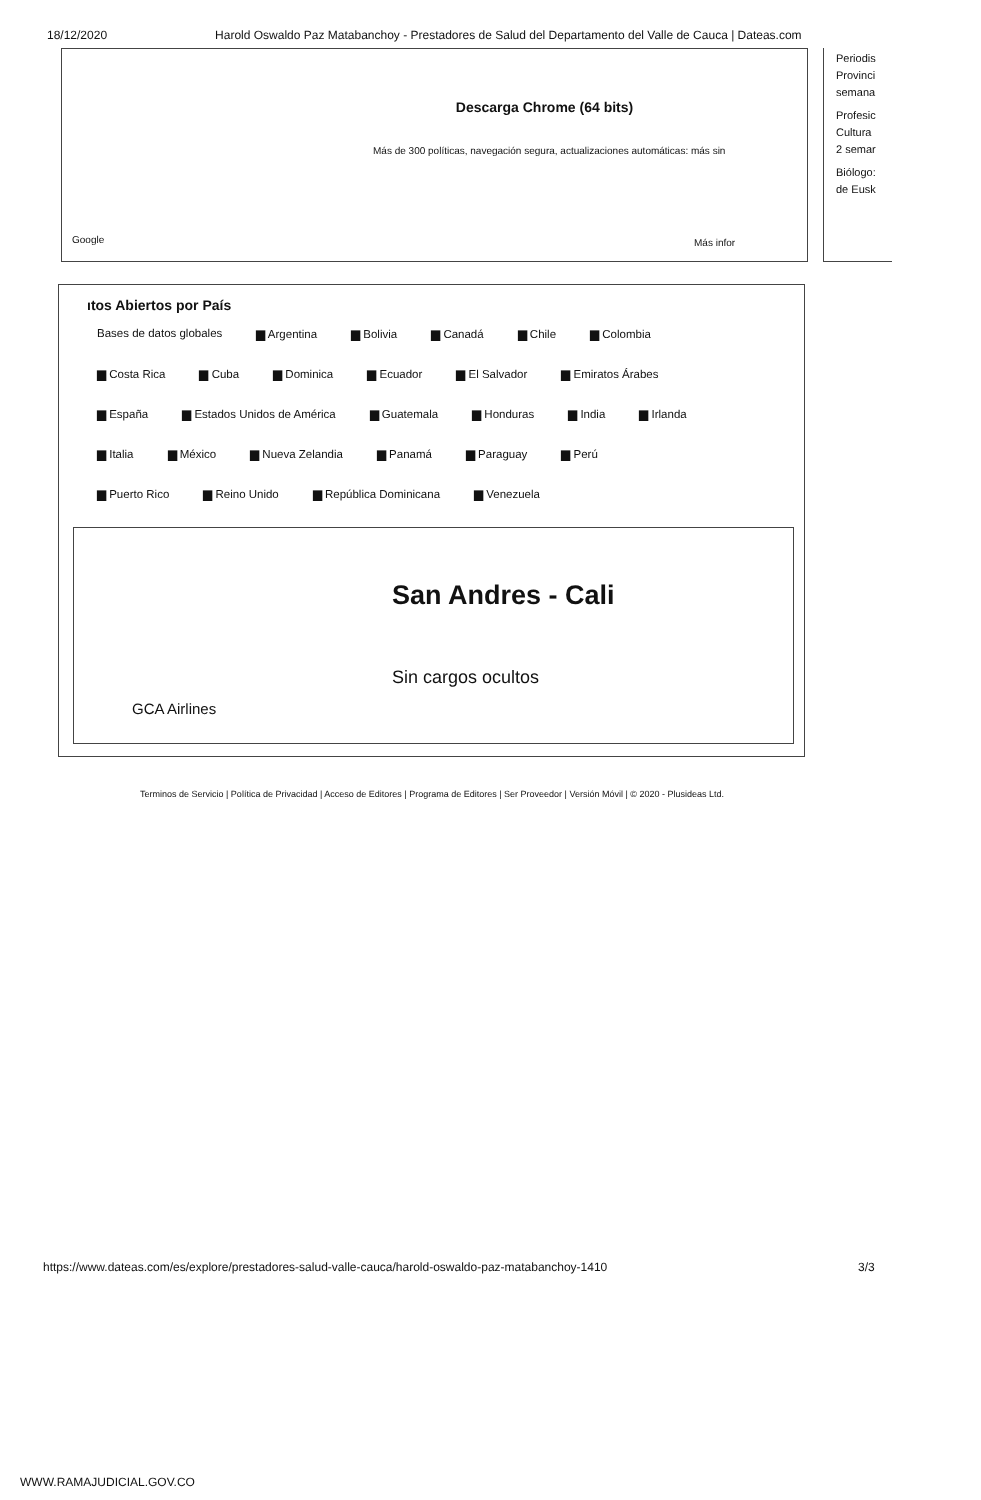18/12/2020 Harold Oswaldo Paz Matabanchoy - Prestadores de Salud del Departamento del Valle de Cauca | Dateas.com
Descarga Chrome (64 bits)
Más de 300 políticas, navegación segura, actualizaciones automáticas: más sin
Google Más infor
Periodis
Provinci
semana
Profesic
Cultura
2 semar
Biólogo:
de Eusk
ıtos Abiertos por País
Bases de datos globales ▆ Argentina ▆ Bolivia ▆ Canadá ▆ Chile ▆ Colombia
▆ Costa Rica ▆ Cuba ▆ Dominica ▆ Ecuador ▆ El Salvador ▆ Emiratos Árabes
▆ España ▆ Estados Unidos de América ▆ Guatemala ▆ Honduras ▆ India ▆ Irlanda
▆ Italia ▆ México ▆ Nueva Zelandia ▆ Panamá ▆ Paraguay ▆ Perú
▆ Puerto Rico ▆ Reino Unido ▆ República Dominicana ▆ Venezuela
San Andres - Cali
Sin cargos ocultos
GCA Airlines
Terminos de Servicio | Política de Privacidad | Acceso de Editores | Programa de Editores | Ser Proveedor | Versión Móvil | © 2020 - Plusideas Ltd.
https://www.dateas.com/es/explore/prestadores-salud-valle-cauca/harold-oswaldo-paz-matabanchoy-1410
3/3
WWW.RAMAJUDICIAL.GOV.CO